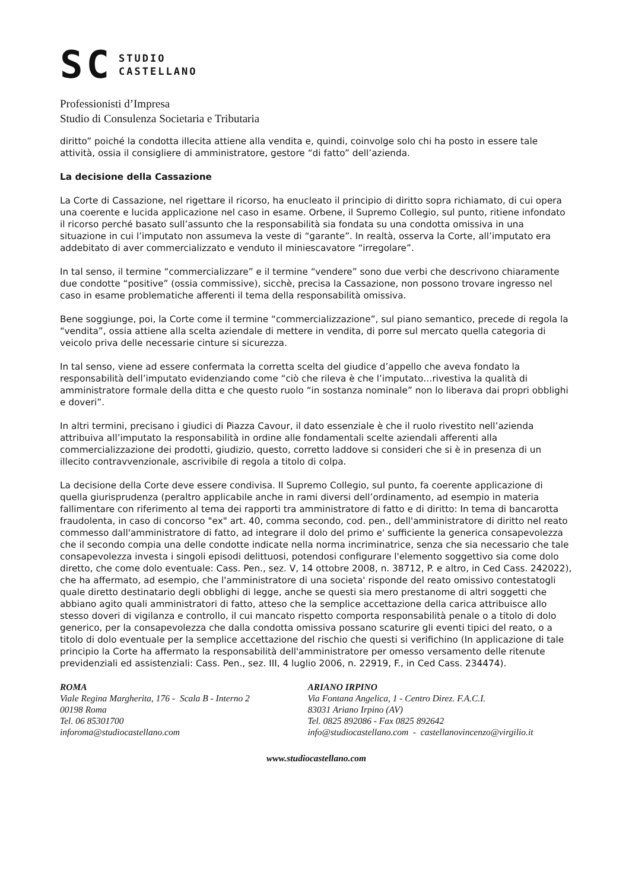SC
STUDIO
CASTELLANO
Professionisti d’Impresa
Studio di Consulenza Societaria e Tributaria
diritto” poiché la condotta illecita attiene alla vendita e, quindi, coinvolge solo chi ha posto in essere tale attività, ossia il consigliere di amministratore, gestore “di fatto” dell’azienda.
La decisione della Cassazione
La Corte di Cassazione, nel rigettare il ricorso, ha enucleato il principio di diritto sopra richiamato, di cui opera una coerente e lucida applicazione nel caso in esame. Orbene, il Supremo Collegio, sul punto, ritiene infondato il ricorso perché basato sull’assunto che la responsabilità sia fondata su una condotta omissiva in una situazione in cui l’imputato non assumeva la veste di “garante”. In realtà, osserva la Corte, all’imputato era addebitato di aver commercializzato e venduto il miniescavatore “irregolare”.
In tal senso, il termine “commercializzare” e il termine “vendere” sono due verbi che descrivono chiaramente due condotte “positive” (ossia commissive), sicchè, precisa la Cassazione, non possono trovare ingresso nel caso in esame problematiche afferenti il tema della responsabilità omissiva.
Bene soggiunge, poi, la Corte come il termine “commercializzazione”, sul piano semantico, precede di regola la “vendita”, ossia attiene alla scelta aziendale di mettere in vendita, di porre sul mercato quella categoria di veicolo priva delle necessarie cinture si sicurezza.
In tal senso, viene ad essere confermata la corretta scelta del giudice d’appello che aveva fondato la responsabilità dell’imputato evidenziando come “ciò che rileva è che l’imputato…rivestiva la qualità di amministratore formale della ditta e che questo ruolo “in sostanza nominale” non lo liberava dai propri obblighi e doveri”.
In altri termini, precisano i giudici di Piazza Cavour, il dato essenziale è che il ruolo rivestito nell’azienda attribuiva all’imputato la responsabilità in ordine alle fondamentali scelte aziendali afferenti alla commercializzazione dei prodotti, giudizio, questo, corretto laddove si consideri che si è in presenza di un illecito contravvenzionale, ascrivibile di regola a titolo di colpa.
La decisione della Corte deve essere condivisa. Il Supremo Collegio, sul punto, fa coerente applicazione di quella giurisprudenza (peraltro applicabile anche in rami diversi dell’ordinamento, ad esempio in materia fallimentare con riferimento al tema dei rapporti tra amministratore di fatto e di diritto: In tema di bancarotta fraudolenta, in caso di concorso "ex" art. 40, comma secondo, cod. pen., dell'amministratore di diritto nel reato commesso dall'amministratore di fatto, ad integrare il dolo del primo e' sufficiente la generica consapevolezza che il secondo compia una delle condotte indicate nella norma incriminatrice, senza che sia necessario che tale consapevolezza investa i singoli episodi delittuosi, potendosi configurare l'elemento soggettivo sia come dolo diretto, che come dolo eventuale: Cass. Pen., sez. V, 14 ottobre 2008, n. 38712, P. e altro, in Ced Cass. 242022), che ha affermato, ad esempio, che l'amministratore di una societa' risponde del reato omissivo contestatogli quale diretto destinatario degli obblighi di legge, anche se questi sia mero prestanome di altri soggetti che abbiano agito quali amministratori di fatto, atteso che la semplice accettazione della carica attribuisce allo stesso doveri di vigilanza e controllo, il cui mancato rispetto comporta responsabilità penale o a titolo di dolo generico, per la consapevolezza che dalla condotta omissiva possano scaturire gli eventi tipici del reato, o a titolo di dolo eventuale per la semplice accettazione del rischio che questi si verifichino (In applicazione di tale principio la Corte ha affermato la responsabilità dell'amministratore per omesso versamento delle ritenute previdenziali ed assistenziali: Cass. Pen., sez. III, 4 luglio 2006, n. 22919, F., in Ced Cass. 234474).
ROMA
Viale Regina Margherita, 176 - Scala B - Interno 2
00198 Roma
Tel. 06 85301700
inforoma@studiocastellano.com
ARIANO IRPINO
Via Fontana Angelica, 1 - Centro Direz. F.A.C.I.
83031 Ariano Irpino (AV)
Tel. 0825 892086 - Fax 0825 892642
info@studiocastellano.com - castellanovincenzo@virgilio.it
www.studiocastellano.com